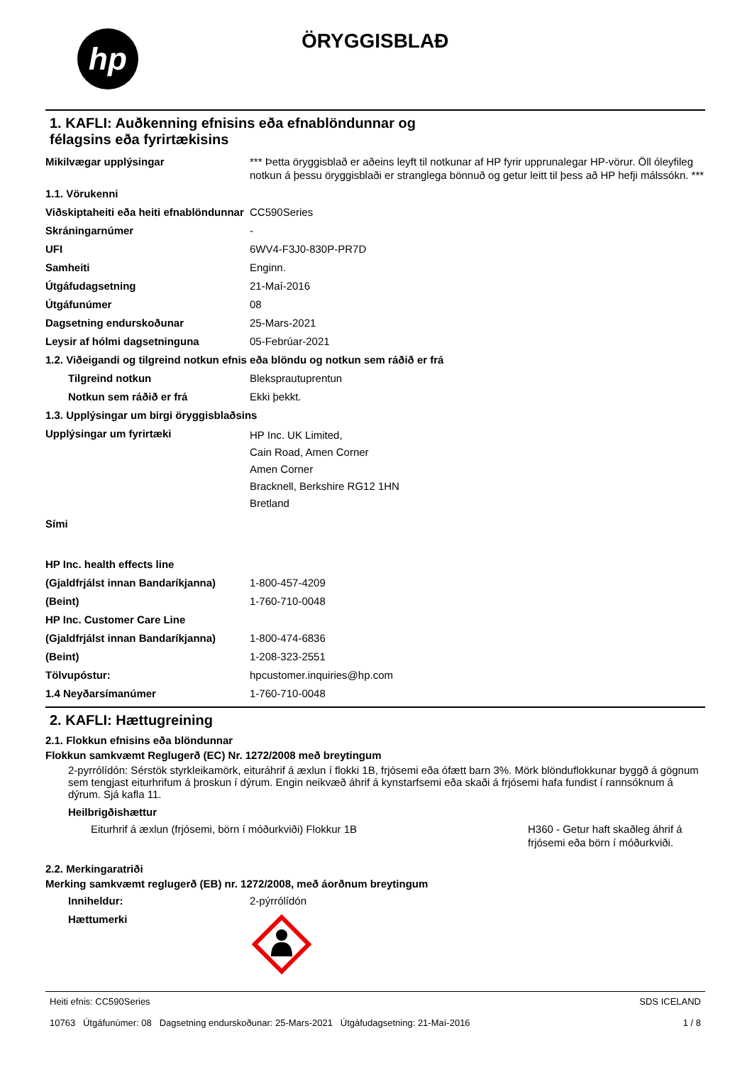hp
ÖRYGGISBLAÐ
1. KAFLI: Auðkenning efnisins eða efnablöndunnar og
félagsins eða fyrirtækisins
| Mikilvægar upplýsingar | *** Þetta öryggisblað er aðeins leyft til notkunar af HP fyrir upprunalegar HP-vörur. Öll óleyfileg notkun á þessu öryggisblaði er stranglega bönnuð og getur leitt til þess að HP hefji málssókn. *** |
| 1.1. Vörukenni | |
| Viðskiptaheiti eða heiti efnablöndunnar | CC590Series |
| Skráningarnúmer | - |
| UFI | 6WV4-F3J0-830P-PR7D |
| Samheiti | Enginn. |
| Útgáfudagsetning | 21-Maí-2016 |
| Útgáfunúmer | 08 |
| Dagsetning endurskoðunar | 25-Mars-2021 |
| Leysir af hólmi dagsetninguna | 05-Febrúar-2021 |
| 1.2. Viðeigandi og tilgreind notkun efnis eða blöndu og notkun sem ráðið er frá | |
| Tilgreind notkun | Bleksprautuprentun |
| Notkun sem ráðið er frá | Ekki þekkt. |
| 1.3. Upplýsingar um birgi öryggisblaðsins | |
| Upplýsingar um fyrirtæki | HP Inc. UK Limited, Cain Road, Amen Corner Amen Corner Bracknell, Berkshire RG12 1HN Bretland |
| Sími | |
| HP Inc. health effects line | |
| (Gjaldfrjálst innan Bandaríkjanna) | 1-800-457-4209 |
| (Beint) | 1-760-710-0048 |
| HP Inc. Customer Care Line | |
| (Gjaldfrjálst innan Bandaríkjanna) | 1-800-474-6836 |
| (Beint) | 1-208-323-2551 |
| Tölvupóstur: | hpcustomer.inquiries@hp.com |
| 1.4 Neyðarsímanúmer | 1-760-710-0048 |
2. KAFLI: Hættugreining
2.1. Flokkun efnisins eða blöndunnar
Flokkun samkvæmt Reglugerð (EC) Nr. 1272/2008 með breytingum
2-pyrrólídón: Sérstök styrkleikamörk, eituráhrif á æxlun í flokki 1B, frjósemi eða ófætt barn 3%. Mörk blönduflokkunar byggð á gögnum sem tengjast eiturhrifum á þroskun í dýrum. Engin neikvæð áhrif á kynstarfsemi eða skaði á frjósemi hafa fundist í rannsóknum á dýrum. Sjá kafla 11.
Heilbrigðishættur
| Eiturhrif á æxlun (frjósemi, börn í móðurkviði) Flokkur 1B | H360 - Getur haft skaðleg áhrif á frjósemi eða börn í móðurkviði. |
2.2. Merkingaratriði
Merking samkvæmt reglugerð (EB) nr. 1272/2008, með áorðnum breytingum
| Inniheldur: | 2-pýrrólídón |
| Hættumerki | |
Heiti efnis: CC590Series
10763 Útgáfunúmer: 08 Dagsetning endurskoðunar: 25-Mars-2021 Útgáfudagsetning: 21-Maí-2016
SDS ICELAND
1 / 8